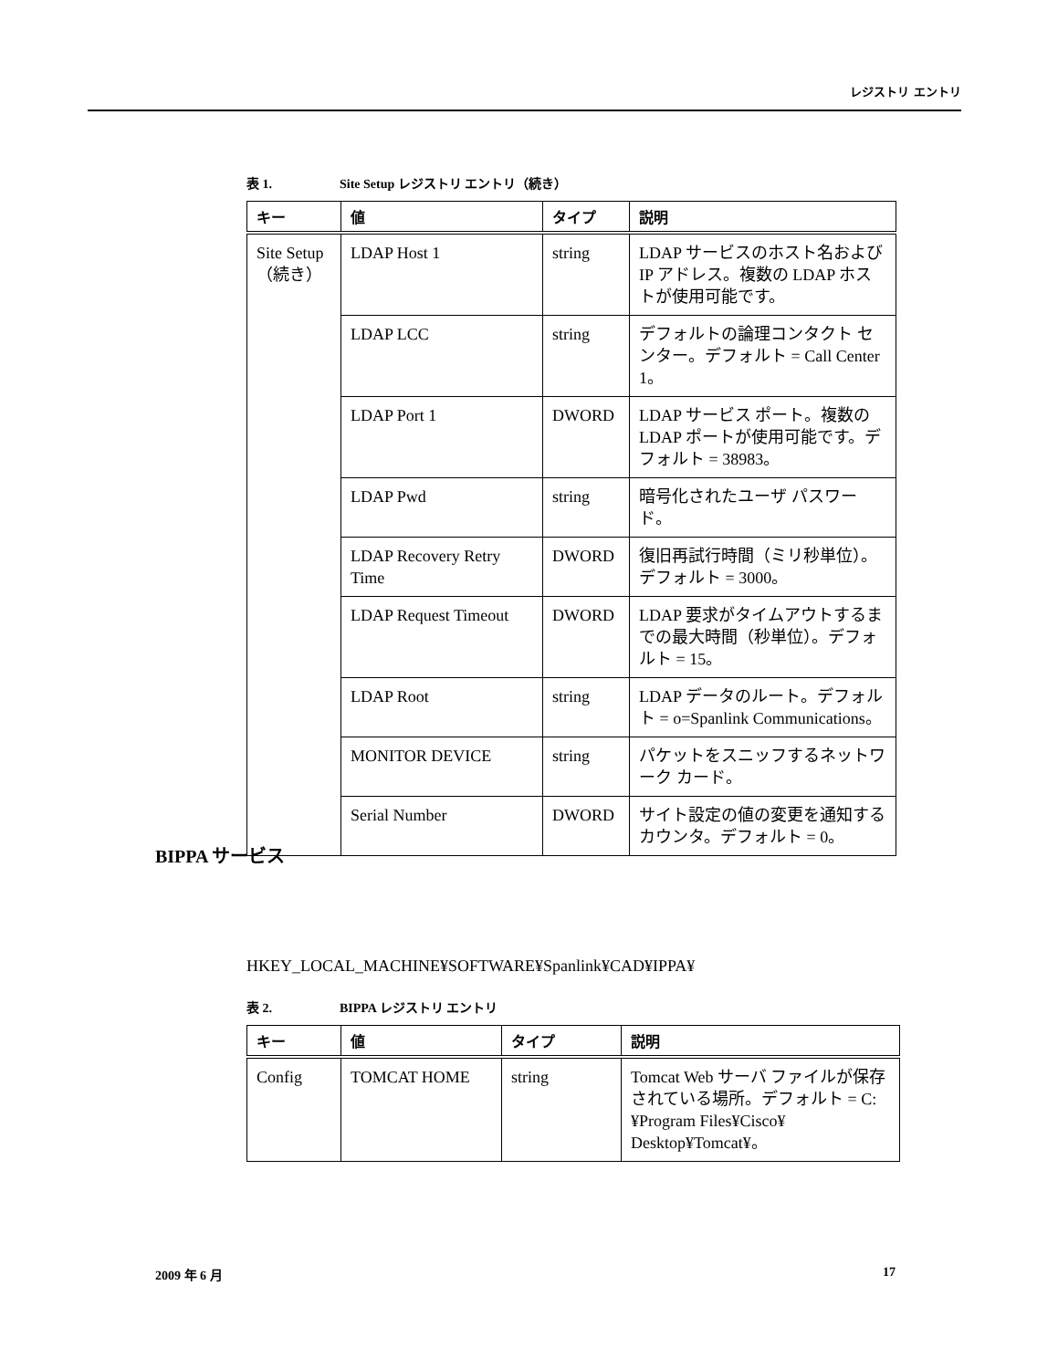レジストリ エントリ
表 1. Site Setup レジストリ エントリ（続き）
| キー | 値 | タイプ | 説明 |
| --- | --- | --- | --- |
| Site Setup （続き） | LDAP Host 1 | string | LDAP サービスのホスト名および IP アドレス。複数の LDAP ホストが使用可能です。 |
| | LDAP LCC | string | デフォルトの論理コンタクト センター。デフォルト = Call Center 1。 |
| | LDAP Port 1 | DWORD | LDAP サービス ポート。複数の LDAP ポートが使用可能です。デフォルト = 38983。 |
| | LDAP Pwd | string | 暗号化されたユーザ パスワード。 |
| | LDAP Recovery Retry Time | DWORD | 復旧再試行時間（ミリ秒単位）。デフォルト = 3000。 |
| | LDAP Request Timeout | DWORD | LDAP 要求がタイムアウトするまでの最大時間（秒単位）。デフォルト = 15。 |
| | LDAP Root | string | LDAP データのルート。デフォルト = o=Spanlink Communications。 |
| | MONITOR DEVICE | string | パケットをスニッフするネットワーク カード。 |
| | Serial Number | DWORD | サイト設定の値の変更を通知するカウンタ。デフォルト = 0。 |
HKEY_LOCAL_MACHINE¥SOFTWARE¥Spanlink¥CAD¥IPPA¥
表 2. BIPPA レジストリ エントリ
| キー | 値 | タイプ | 説明 |
| --- | --- | --- | --- |
| Config | TOMCAT HOME | string | Tomcat Web サーバ ファイルが保存されている場所。デフォルト = C:¥Program Files¥Cisco¥ Desktop¥Tomcat¥。 |
BIPPA サービス
2009 年 6 月 17